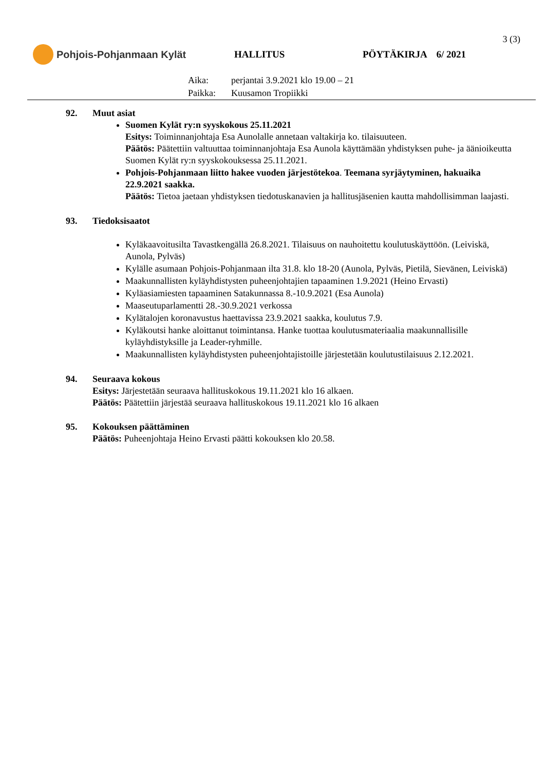3 (3)
Pohjois-Pohjanmaan Kylät HALLITUS PÖYTÄKIRJA 6/ 2021
Aika: perjantai 3.9.2021 klo 19.00 – 21
Paikka: Kuusamon Tropiikki
92. Muut asiat
Suomen Kylät ry:n syyskokous 25.11.2021
Esitys: Toiminnanjohtaja Esa Aunolalle annetaan valtakirja ko. tilaisuuteen.
Päätös: Päätettiin valtuuttaa toiminnanjohtaja Esa Aunola käyttämään yhdistyksen puhe- ja äänioikeutta Suomen Kylät ry:n syyskokouksessa 25.11.2021.
Pohjois-Pohjanmaan liitto hakee vuoden järjestötekoa. Teemana syrjäytyminen, hakuaika 22.9.2021 saakka.
Päätös: Tietoa jaetaan yhdistyksen tiedotuskanavien ja hallitusjäsenien kautta mahdollisimman laajasti.
93. Tiedoksisaatot
Kyläkaavoitusilta Tavastkengällä 26.8.2021. Tilaisuus on nauhoitettu koulutuskäyttöön. (Leiviskä, Aunola, Pylväs)
Kylälle asumaan Pohjois-Pohjanmaan ilta 31.8. klo 18-20 (Aunola, Pylväs, Pietilä, Sievänen, Leiviskä)
Maakunnallisten kyläyhdistysten puheenjohtajien tapaaminen 1.9.2021 (Heino Ervasti)
Kyläasiamiesten tapaaminen Satakunnassa 8.-10.9.2021 (Esa Aunola)
Maaseutuparlamentti 28.-30.9.2021 verkossa
Kylätalojen koronavustus haettavissa 23.9.2021 saakka, koulutus 7.9.
Kyläkoutsi hanke aloittanut toimintansa. Hanke tuottaa koulutusmateriaalia maakunnallisille kyläyhdistyksille ja Leader-ryhmille.
Maakunnallisten kyläyhdistysten puheenjohtajistoille järjestetään koulutustilaisuus 2.12.2021.
94. Seuraava kokous
Esitys: Järjestetään seuraava hallituskokous 19.11.2021 klo 16 alkaen.
Päätös: Päätettiin järjestää seuraava hallituskokous 19.11.2021 klo 16 alkaen
95. Kokouksen päättäminen
Päätös: Puheenjohtaja Heino Ervasti päätti kokouksen klo 20.58.